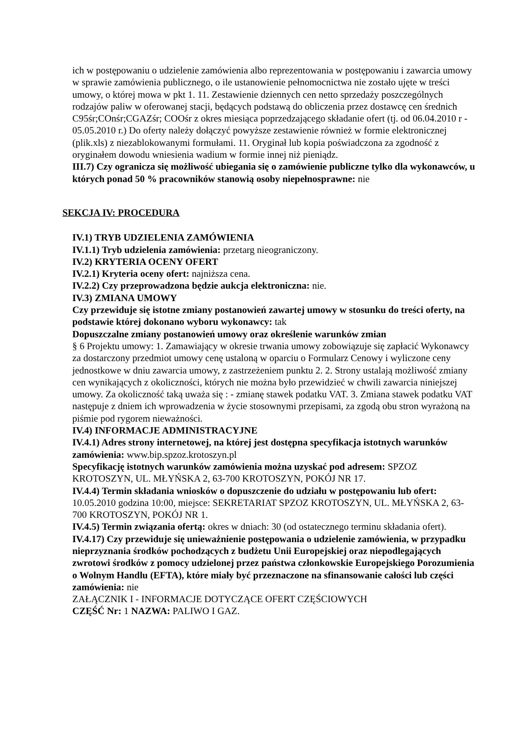ich w postępowaniu o udzielenie zamówienia albo reprezentowania w postępowaniu i zawarcia umowy w sprawie zamówienia publicznego, o ile ustanowienie pełnomocnictwa nie zostało ujęte w treści umowy, o której mowa w pkt 1. 11. Zestawienie dziennych cen netto sprzedaży poszczególnych rodzajów paliw w oferowanej stacji, będących podstawą do obliczenia przez dostawcę cen średnich C95śr;COnśr;CGAZśr; COOśr z okres miesiąca poprzedzającego składanie ofert (tj. od 06.04.2010 r - 05.05.2010 r.) Do oferty należy dołączyć powyższe zestawienie również w formie elektronicznej (plik.xls) z niezablokowanymi formułami. 11. Oryginał lub kopia poświadczona za zgodność z oryginałem dowodu wniesienia wadium w formie innej niż pieniądz.
III.7) Czy ogranicza się możliwość ubiegania się o zamówienie publiczne tylko dla wykonawców, u których ponad 50 % pracowników stanowią osoby niepełnosprawne: nie
SEKCJA IV: PROCEDURA
IV.1) TRYB UDZIELENIA ZAMÓWIENIA
IV.1.1) Tryb udzielenia zamówienia: przetarg nieograniczony.
IV.2) KRYTERIA OCENY OFERT
IV.2.1) Kryteria oceny ofert: najniższa cena.
IV.2.2) Czy przeprowadzona będzie aukcja elektroniczna: nie.
IV.3) ZMIANA UMOWY
Czy przewiduje się istotne zmiany postanowień zawartej umowy w stosunku do treści oferty, na podstawie której dokonano wyboru wykonawcy: tak
Dopuszczalne zmiany postanowień umowy oraz określenie warunków zmian
§ 6 Projektu umowy: 1. Zamawiający w okresie trwania umowy zobowiązuje się zapłacić Wykonawcy za dostarczony przedmiot umowy cenę ustaloną w oparciu o Formularz Cenowy i wyliczone ceny jednostkowe w dniu zawarcia umowy, z zastrzeżeniem punktu 2. 2. Strony ustalają możliwość zmiany cen wynikających z okoliczności, których nie można było przewidzieć w chwili zawarcia niniejszej umowy. Za okoliczność taką uważa się : - zmianę stawek podatku VAT. 3. Zmiana stawek podatku VAT następuje z dniem ich wprowadzenia w życie stosownymi przepisami, za zgodą obu stron wyrażoną na piśmie pod rygorem nieważności.
IV.4) INFORMACJE ADMINISTRACYJNE
IV.4.1) Adres strony internetowej, na której jest dostępna specyfikacja istotnych warunków zamówienia: www.bip.spzoz.krotoszyn.pl
Specyfikację istotnych warunków zamówienia można uzyskać pod adresem: SPZOZ KROTOSZYN, UL. MŁYŃSKA 2, 63-700 KROTOSZYN, POKÓJ NR 17.
IV.4.4) Termin składania wniosków o dopuszczenie do udziału w postępowaniu lub ofert: 10.05.2010 godzina 10:00, miejsce: SEKRETARIAT SPZOZ KROTOSZYN, UL. MŁYŃSKA 2, 63-700 KROTOSZYN, POKÓJ NR 1.
IV.4.5) Termin związania ofertą: okres w dniach: 30 (od ostatecznego terminu składania ofert).
IV.4.17) Czy przewiduje się unieważnienie postępowania o udzielenie zamówienia, w przypadku nieprzyznania środków pochodzących z budżetu Unii Europejskiej oraz niepodlegających zwrotowi środków z pomocy udzielonej przez państwa członkowskie Europejskiego Porozumienia o Wolnym Handlu (EFTA), które miały być przeznaczone na sfinansowanie całości lub części zamówienia: nie
ZAŁĄCZNIK I - INFORMACJE DOTYCZĄCE OFERT CZĘŚCIOWYCH
CZĘŚĆ Nr: 1 NAZWA: PALIWO I GAZ.